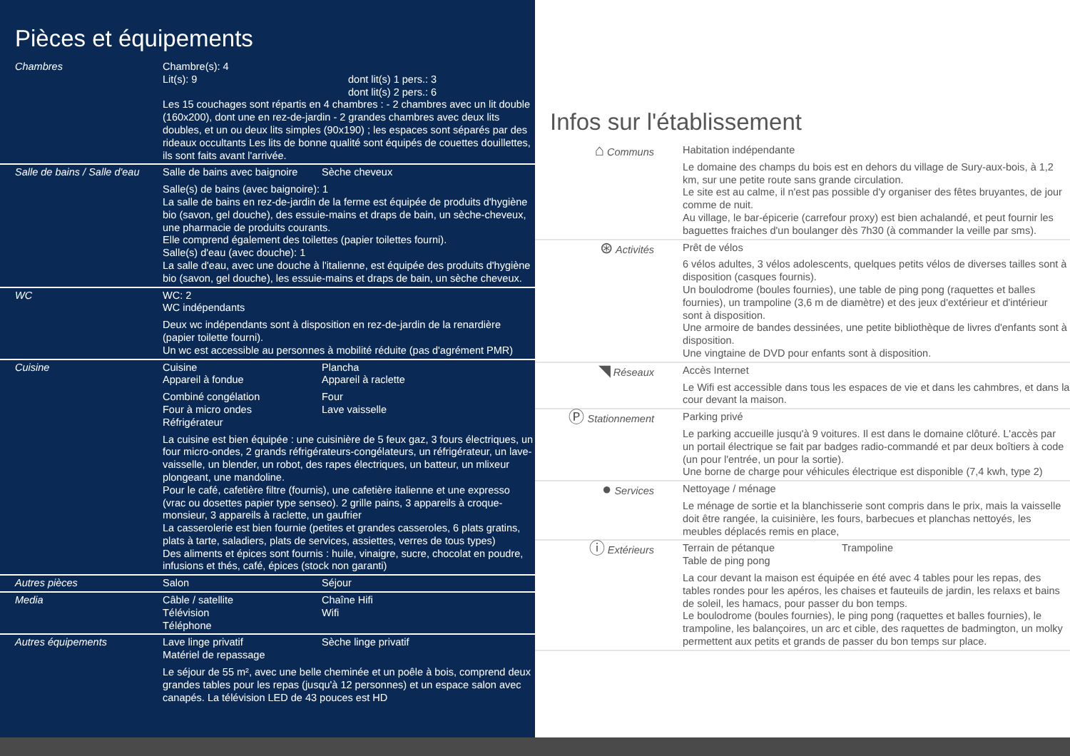Pièces et équipements
| Chambres | Chambre(s): 4 Lit(s): 9 dont lit(s) 1 pers.: 3 dont lit(s) 2 pers.: 6 Les 15 couchages sont répartis en 4 chambres : - 2 chambres avec un lit double (160x200), dont une en rez-de-jardin - 2 grandes chambres avec deux lits doubles, et un ou deux lits simples (90x190) ; les espaces sont séparés par des rideaux occultants Les lits de bonne qualité sont équipés de couettes douillettes, ils sont faits avant l'arrivée. |
| Salle de bains / Salle d'eau | Salle de bains avec baignoire Sèche cheveux Salle(s) de bains (avec baignoire): 1 La salle de bains en rez-de-jardin de la ferme est équipée de produits d'hygiène bio (savon, gel douche), des essuie-mains et draps de bain, un sèche-cheveux, une pharmacie de produits courants. Elle comprend également des toilettes (papier toilettes fourni). Salle(s) d'eau (avec douche): 1 La salle d'eau, avec une douche à l'italienne, est équipée des produits d'hygiène bio (savon, gel douche), les essuie-mains et draps de bain, un sèche cheveux. |
| WC | WC: 2 WC indépendants Deux wc indépendants sont à disposition en rez-de-jardin de la renardière (papier toilette fourni). Un wc est accessible au personnes à mobilité réduite (pas d'agrément PMR) |
| Cuisine | Cuisine Appareil à fondue Plancha Appareil à raclette Combiné congélation Four à micro ondes Réfrigérateur Four Lave vaisselle La cuisine est bien équipée : une cuisinière de 5 feux gaz, 3 fours électriques, un four micro-ondes, 2 grands réfrigérateurs-congélateurs, un réfrigérateur, un lave-vaisselle, un blender, un robot, des rapes électriques, un batteur, un mlixeur plongeant, une mandoline. Pour le café, cafetière filtre (fournis), une cafetière italienne et une expresso (vrac ou dosettes papier type senseo). 2 grille pains, 3 appareils à croque-monsieur, 3 appareils à raclette, un gaufrier La casserolerie est bien fournie (petites et grandes casseroles, 6 plats gratins, plats à tarte, saladiers, plats de services, assiettes, verres de tous types) Des aliments et épices sont fournis : huile, vinaigre, sucre, chocolat en poudre, infusions et thés, café, épices (stock non garanti) |
| Autres pièces | Salon Séjour |
| Media | Câble / satellite Télévision Téléphone Chaîne Hifi Wifi |
| Autres équipements | Lave linge privatif Matériel de repassage Sèche linge privatif Le séjour de 55 m², avec une belle cheminée et un poêle à bois, comprend deux grandes tables pour les repas (jusqu'à 12 personnes) et un espace salon avec canapés. La télévision LED de 43 pouces est HD |
Infos sur l'établissement
| ⌂ Communs | Habitation indépendante Le domaine des champs du bois est en dehors du village de Sury-aux-bois, à 1,2 km, sur une petite route sans grande circulation. Le site est au calme, il n'est pas possible d'y organiser des fêtes bruyantes, de jour comme de nuit. Au village, le bar-épicerie (carrefour proxy) est bien achalandé, et peut fournir les baguettes fraiches d'un boulanger dès 7h30 (à commander la veille par sms). |
| ⊛ Activités | Prêt de vélos 6 vélos adultes, 3 vélos adolescents, quelques petits vélos de diverses tailles sont à disposition (casques fournis). Un boulodrome (boules fournies), une table de ping pong (raquettes et balles fournies), un trampoline (3,6 m de diamètre) et des jeux d'extérieur et d'intérieur sont à disposition. Une armoire de bandes dessinées, une petite bibliothèque de livres d'enfants sont à disposition. Une vingtaine de DVD pour enfants sont à disposition. |
| ◥ Réseaux | Accès Internet Le Wifi est accessible dans tous les espaces de vie et dans les cahmbres, et dans la cour devant la maison. |
| Ⓟ Stationnement | Parking privé Le parking accueille jusqu'à 9 voitures. Il est dans le domaine clôturé. L'accès par un portail électrique se fait par badges radio-commandé et par deux boîtiers à code (un pour l'entrée, un pour la sortie). Une borne de charge pour véhicules électrique est disponible (7,4 kwh, type 2) |
| ● Services | Nettoyage / ménage Le ménage de sortie et la blanchisserie sont compris dans le prix, mais la vaisselle doit être rangée, la cuisinière, les fours, barbecues et planchas nettoyés, les meubles déplacés remis en place, |
| ⓘ Extérieurs | Terrain de pétanque Table de ping pong Trampoline La cour devant la maison est équipée en été avec 4 tables pour les repas, des tables rondes pour les apéros, les chaises et fauteuils de jardin, les relaxs et bains de soleil, les hamacs, pour passer du bon temps. Le boulodrome (boules fournies), le ping pong (raquettes et balles fournies), le trampoline, les balançoires, un arc et cible, des raquettes de badmington, un molky permettent aux petits et grands de passer du bon temps sur place. |